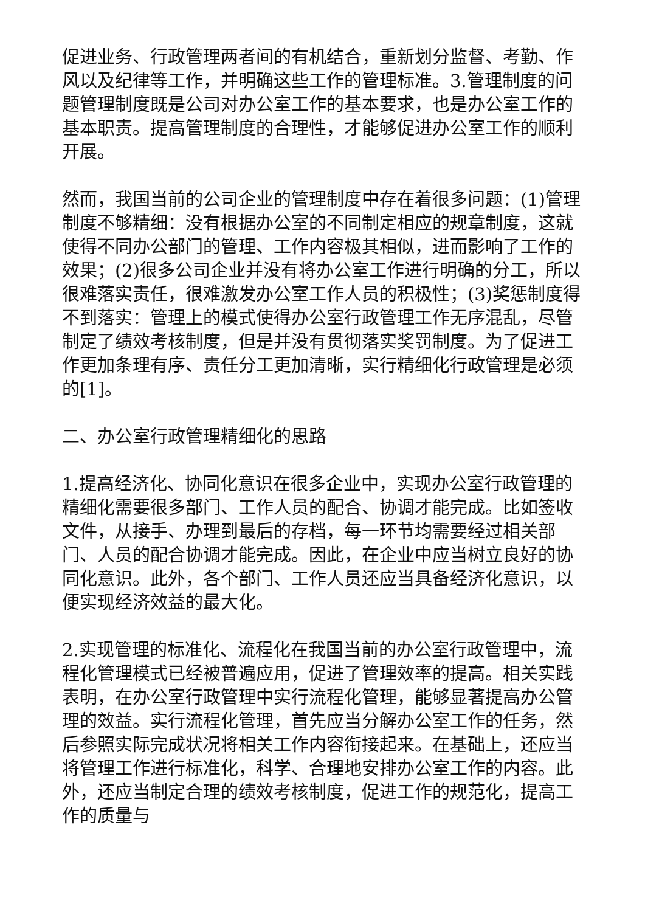促进业务、行政管理两者间的有机结合，重新划分监督、考勤、作风以及纪律等工作，并明确这些工作的管理标准。3.管理制度的问题管理制度既是公司对办公室工作的基本要求，也是办公室工作的基本职责。提高管理制度的合理性，才能够促进办公室工作的顺利开展。
然而，我国当前的公司企业的管理制度中存在着很多问题：(1)管理制度不够精细：没有根据办公室的不同制定相应的规章制度，这就使得不同办公部门的管理、工作内容极其相似，进而影响了工作的效果；(2)很多公司企业并没有将办公室工作进行明确的分工，所以很难落实责任，很难激发办公室工作人员的积极性；(3)奖惩制度得不到落实：管理上的模式使得办公室行政管理工作无序混乱，尽管制定了绩效考核制度，但是并没有贯彻落实奖罚制度。为了促进工作更加条理有序、责任分工更加清晰，实行精细化行政管理是必须的[1]。
二、办公室行政管理精细化的思路
1.提高经济化、协同化意识在很多企业中，实现办公室行政管理的精细化需要很多部门、工作人员的配合、协调才能完成。比如签收文件，从接手、办理到最后的存档，每一环节均需要经过相关部门、人员的配合协调才能完成。因此，在企业中应当树立良好的协同化意识。此外，各个部门、工作人员还应当具备经济化意识，以便实现经济效益的最大化。
2.实现管理的标准化、流程化在我国当前的办公室行政管理中，流程化管理模式已经被普遍应用，促进了管理效率的提高。相关实践表明，在办公室行政管理中实行流程化管理，能够显著提高办公管理的效益。实行流程化管理，首先应当分解办公室工作的任务，然后参照实际完成状况将相关工作内容衔接起来。在基础上，还应当将管理工作进行标准化，科学、合理地安排办公室工作的内容。此外，还应当制定合理的绩效考核制度，促进工作的规范化，提高工作的质量与